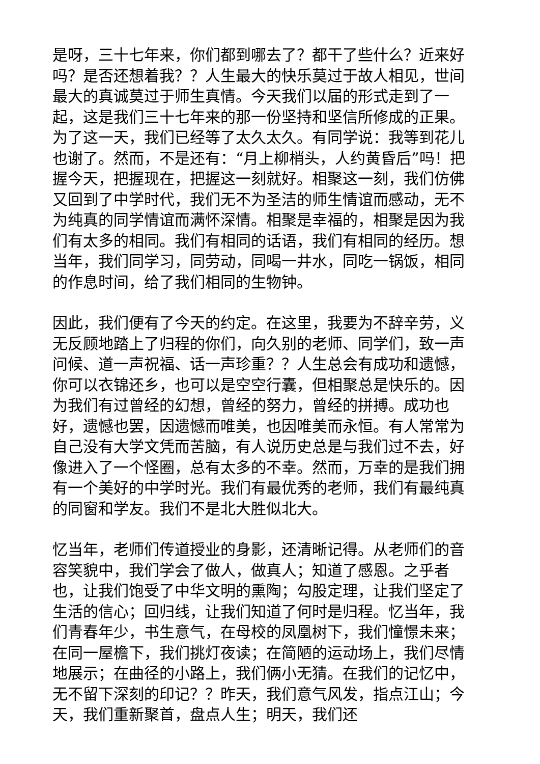是呀，三十七年来，你们都到哪去了？都干了些什么？近来好吗？是否还想着我？？人生最大的快乐莫过于故人相见，世间最大的真诚莫过于师生真情。今天我们以届的形式走到了一起，这是我们三十七年来的那一份坚持和坚信所修成的正果。为了这一天，我们已经等了太久太久。有同学说：我等到花儿也谢了。然而，不是还有：“月上柳梢头，人约黄昏后”吗！把握今天，把握现在，把握这一刻就好。相聚这一刻，我们仿佛又回到了中学时代，我们无不为圣洁的师生情谊而感动，无不为纯真的同学情谊而满怀深情。相聚是幸福的，相聚是因为我们有太多的相同。我们有相同的话语，我们有相同的经历。想当年，我们同学习，同劳动，同喝一井水，同吃一锅饭，相同的作息时间，给了我们相同的生物钟。
因此，我们便有了今天的约定。在这里，我要为不辞辛劳，义无反顾地踏上了归程的你们，向久别的老师、同学们，致一声问候、道一声祝福、话一声珍重？？人生总会有成功和遗憾，你可以衣锦还乡，也可以是空空行囊，但相聚总是快乐的。因为我们有过曾经的幻想，曾经的努力，曾经的拼搏。成功也好，遗憾也罢，因遗憾而唯美，也因唯美而永恒。有人常常为自己没有大学文凭而苦脑，有人说历史总是与我们过不去，好像进入了一个怪圈，总有太多的不幸。然而，万幸的是我们拥有一个美好的中学时光。我们有最优秀的老师，我们有最纯真的同窗和学友。我们不是北大胜似北大。
忆当年，老师们传道授业的身影，还清晰记得。从老师们的音容笑貌中，我们学会了做人，做真人；知道了感恩。之乎者也，让我们饱受了中华文明的熏陶；勾股定理，让我们坚定了生活的信心；回归线，让我们知道了何时是归程。忆当年，我们青春年少，书生意气，在母校的凤凰树下，我们憧憬未来；在同一屋檐下，我们挑灯夜读；在简陋的运动场上，我们尽情地展示；在曲径的小路上，我们俩小无猜。在我们的记忆中，无不留下深刻的印记？？昨天，我们意气风发，指点江山；今天，我们重新聚首，盘点人生；明天，我们还